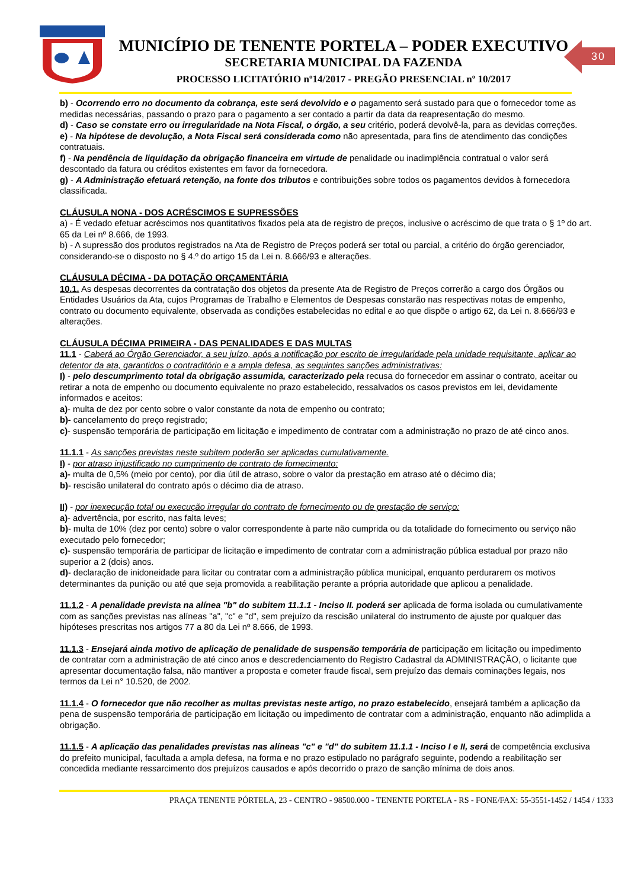MUNICÍPIO DE TENENTE PORTELA – PODER EXECUTIVO
SECRETARIA MUNICIPAL DA FAZENDA
PROCESSO LICITATÓRIO nº14/2017 - PREGÃO PRESENCIAL nº 10/2017
30
b) - Ocorrendo erro no documento da cobrança, este será devolvido e o pagamento será sustado para que o fornecedor tome as medidas necessárias, passando o prazo para o pagamento a ser contado a partir da data da reapresentação do mesmo.
d) - Caso se constate erro ou irregularidade na Nota Fiscal, o órgão, a seu critério, poderá devolvê-la, para as devidas correções.
e) - Na hipótese de devolução, a Nota Fiscal será considerada como não apresentada, para fins de atendimento das condições contratuais.
f) - Na pendência de liquidação da obrigação financeira em virtude de penalidade ou inadimplência contratual o valor será descontado da fatura ou créditos existentes em favor da fornecedora.
g) - A Administração efetuará retenção, na fonte dos tributos e contribuições sobre todos os pagamentos devidos à fornecedora classificada.
CLÁUSULA NONA - DOS ACRÉSCIMOS E SUPRESSÕES
a) - É vedado efetuar acréscimos nos quantitativos fixados pela ata de registro de preços, inclusive o acréscimo de que trata o § 1º do art. 65 da Lei nº 8.666, de 1993.
b) - A supressão dos produtos registrados na Ata de Registro de Preços poderá ser total ou parcial, a critério do órgão gerenciador, considerando-se o disposto no § 4.º do artigo 15 da Lei n. 8.666/93 e alterações.
CLÁUSULA DÉCIMA - DA DOTAÇÃO ORÇAMENTÁRIA
10.1. As despesas decorrentes da contratação dos objetos da presente Ata de Registro de Preços correrão a cargo dos Órgãos ou Entidades Usuários da Ata, cujos Programas de Trabalho e Elementos de Despesas constarão nas respectivas notas de empenho, contrato ou documento equivalente, observada as condições estabelecidas no edital e ao que dispõe o artigo 62, da Lei n. 8.666/93 e alterações.
CLÁUSULA DÉCIMA PRIMEIRA - DAS PENALIDADES E DAS MULTAS
11.1 - Caberá ao Órgão Gerenciador, a seu juízo, após a notificação por escrito de irregularidade pela unidade requisitante, aplicar ao detentor da ata, garantidos o contraditório e a ampla defesa, as seguintes sanções administrativas:
I) - pelo descumprimento total da obrigação assumida, caracterizado pela recusa do fornecedor em assinar o contrato, aceitar ou retirar a nota de empenho ou documento equivalente no prazo estabelecido, ressalvados os casos previstos em lei, devidamente informados e aceitos:
a)- multa de dez por cento sobre o valor constante da nota de empenho ou contrato;
b)- cancelamento do preço registrado;
c)- suspensão temporária de participação em licitação e impedimento de contratar com a administração no prazo de até cinco anos.
11.1.1 - As sanções previstas neste subitem poderão ser aplicadas cumulativamente.
I) - por atraso injustificado no cumprimento de contrato de fornecimento:
a)- multa de 0,5% (meio por cento), por dia útil de atraso, sobre o valor da prestação em atraso até o décimo dia;
b)- rescisão unilateral do contrato após o décimo dia de atraso.
II) - por inexecução total ou execução irregular do contrato de fornecimento ou de prestação de serviço:
a)- advertência, por escrito, nas falta leves;
b)- multa de 10% (dez por cento) sobre o valor correspondente à parte não cumprida ou da totalidade do fornecimento ou serviço não executado pelo fornecedor;
c)- suspensão temporária de participar de licitação e impedimento de contratar com a administração pública estadual por prazo não superior a 2 (dois) anos.
d)- declaração de inidoneidade para licitar ou contratar com a administração pública municipal, enquanto perdurarem os motivos determinantes da punição ou até que seja promovida a reabilitação perante a própria autoridade que aplicou a penalidade.
11.1.2 - A penalidade prevista na alínea "b" do subitem 11.1.1 - Inciso II. poderá ser aplicada de forma isolada ou cumulativamente com as sanções previstas nas alíneas "a", "c" e "d", sem prejuízo da rescisão unilateral do instrumento de ajuste por qualquer das hipóteses prescritas nos artigos 77 a 80 da Lei nº 8.666, de 1993.
11.1.3 - Ensejará ainda motivo de aplicação de penalidade de suspensão temporária de participação em licitação ou impedimento de contratar com a administração de até cinco anos e descredenciamento do Registro Cadastral da ADMINISTRAÇÃO, o licitante que apresentar documentação falsa, não mantiver a proposta e cometer fraude fiscal, sem prejuízo das demais cominações legais, nos termos da Lei n° 10.520, de 2002.
11.1.4 - O fornecedor que não recolher as multas previstas neste artigo, no prazo estabelecido, ensejará também a aplicação da pena de suspensão temporária de participação em licitação ou impedimento de contratar com a administração, enquanto não adimplida a obrigação.
11.1.5 - A aplicação das penalidades previstas nas alíneas "c" e "d" do subitem 11.1.1 - Inciso I e II, será de competência exclusiva do prefeito municipal, facultada a ampla defesa, na forma e no prazo estipulado no parágrafo seguinte, podendo a reabilitação ser concedida mediante ressarcimento dos prejuízos causados e após decorrido o prazo de sanção mínima de dois anos.
PRAÇA TENENTE PÓRTELA, 23 - CENTRO - 98500.000 - TENENTE PORTELA - RS - FONE/FAX: 55-3551-1452 / 1454 / 1333